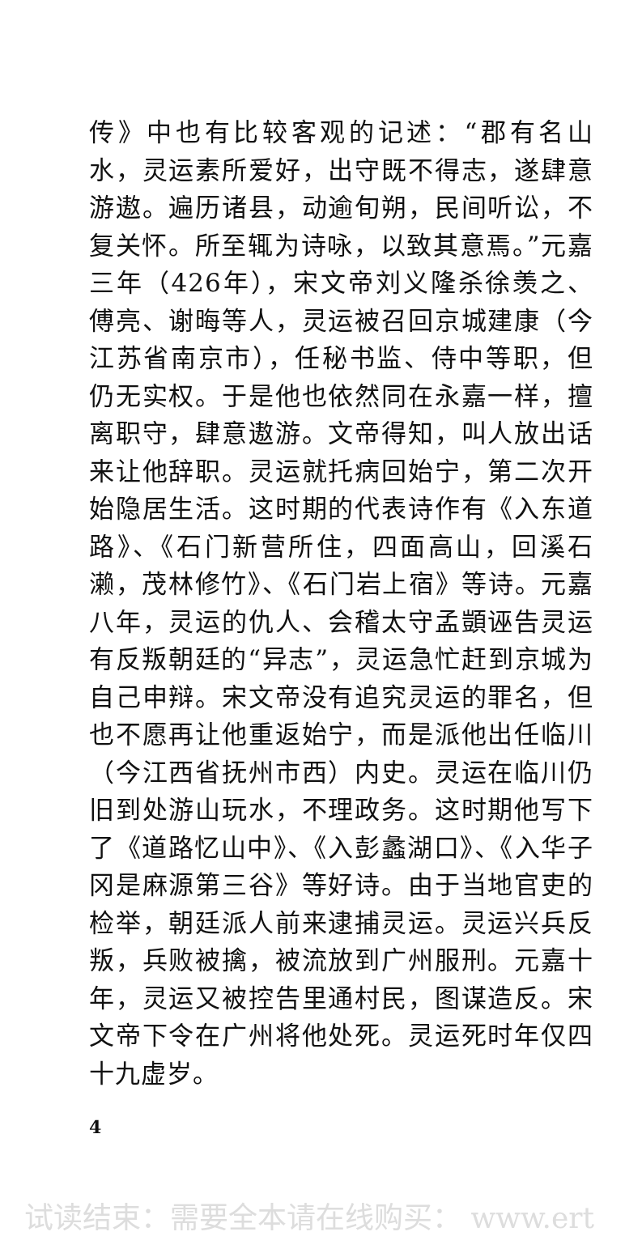传》中也有比较客观的记述：“郡有名山水，灵运素所爱好，出守既不得志，遂肆意游遨。遍历诸县，动逾旬朔，民间听讼，不复关怀。所至辄为诗咏，以致其意焉。”元嘉三年（426年），宋文帝刘义隆杀徐羡之、傅亮、谢晦等人，灵运被召回京城建康（今江苏省南京市），任秘书监、侍中等职，但仍无实权。于是他也依然同在永嘉一样，擅离职守，肆意遨游。文帝得知，叫人放出话来让他辞职。灵运就托病回始宁，第二次开始隐居生活。这时期的代表诗作有《入东道路》、《石门新营所住，四面高山，回溪石濑，茂林修竹》、《石门岩上宿》等诗。元嘉八年，灵运的仇人、会稽太守孟顗诬告灵运有反叛朝廷的“异志”，灵运急忙赶到京城为自己申辩。宋文帝没有追究灵运的罪名，但也不愿再让他重返始宁，而是派他出任临川（今江西省抚州市西）内史。灵运在临川仍旧到处游山玩水，不理政务。这时期他写下了《道路忆山中》、《入彭蠡湖口》、《入华子冈是麻源第三谷》等好诗。由于当地官吏的检举，朝廷派人前来逮捕灵运。灵运兴兵反叛，兵败被擒，被流放到广州服刑。元嘉十年，灵运又被控告里通村民，图谋造反。宋文帝下令在广州将他处死。灵运死时年仅四十九虚岁。
4
试读结束：需要全本请在线购买： www.ert